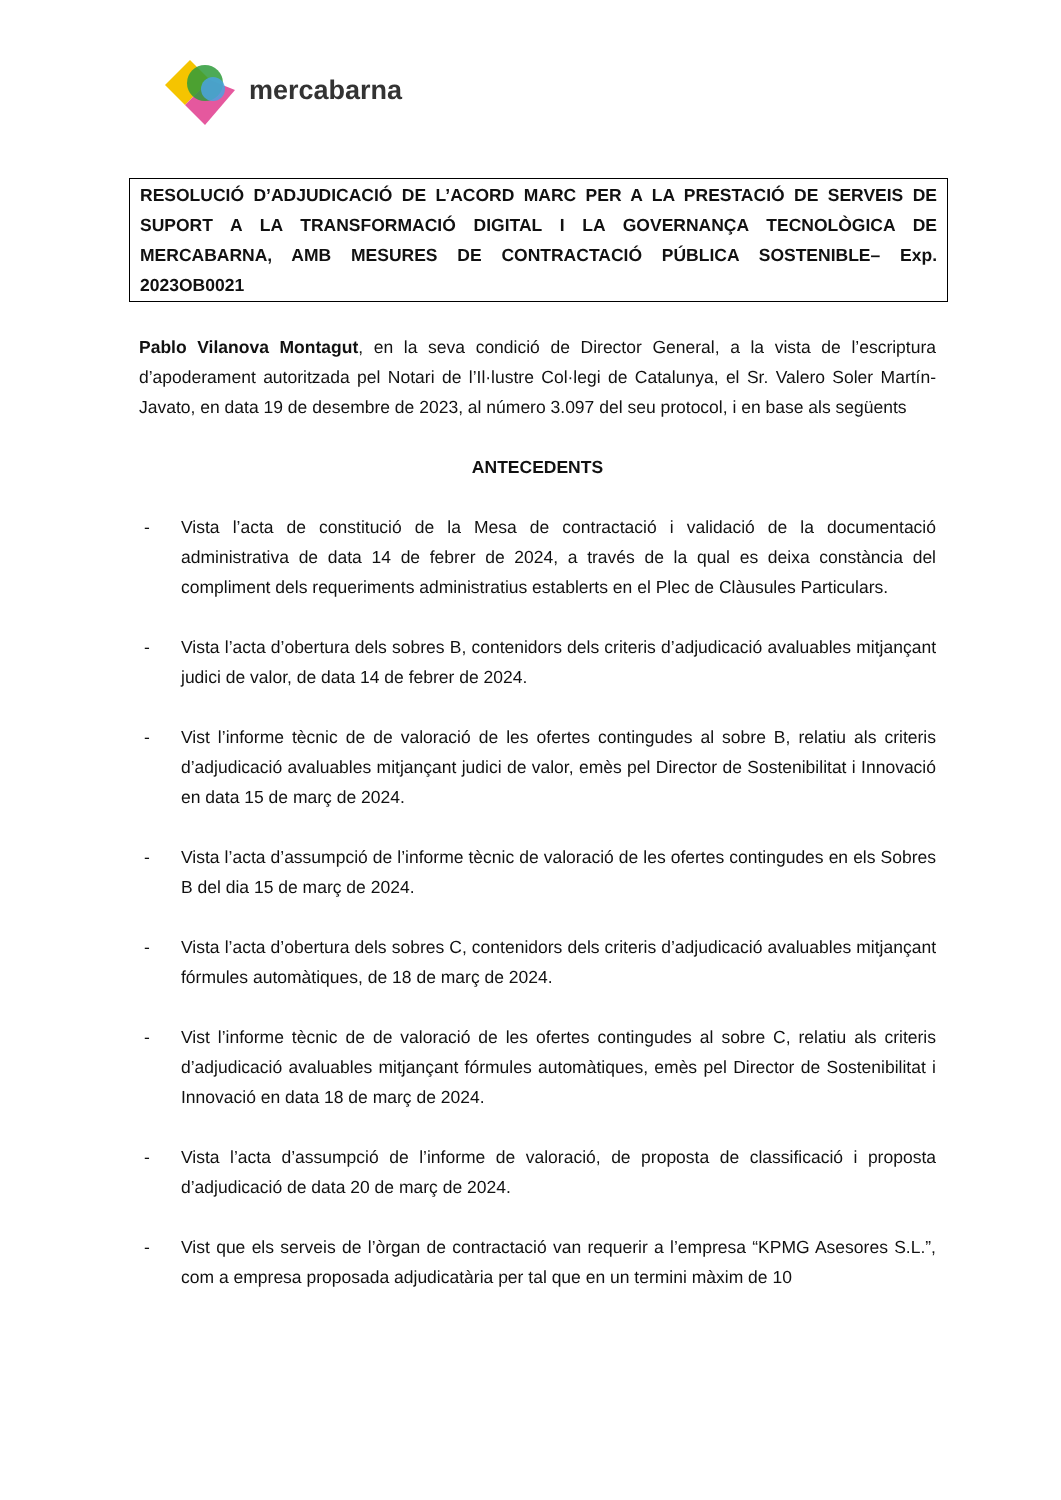mercabarna
RESOLUCIÓ D’ADJUDICACIÓ DE L’ACORD MARC PER A LA PRESTACIÓ DE SERVEIS DE SUPORT A LA TRANSFORMACIÓ DIGITAL I LA GOVERNANÇA TECNOLÒGICA DE MERCABARNA, AMB MESURES DE CONTRACTACIÓ PÚBLICA SOSTENIBLE– Exp. 2023OB0021
Pablo Vilanova Montagut, en la seva condició de Director General, a la vista de l’escriptura d’apoderament autoritzada pel Notari de l’Il·lustre Col·legi de Catalunya, el Sr. Valero Soler Martín-Javato, en data 19 de desembre de 2023, al número 3.097 del seu protocol, i en base als següents
ANTECEDENTS
- Vista l’acta de constitució de la Mesa de contractació i validació de la documentació administrativa de data 14 de febrer de 2024, a través de la qual es deixa constància del compliment dels requeriments administratius establerts en el Plec de Clàusules Particulars.
- Vista l’acta d’obertura dels sobres B, contenidors dels criteris d’adjudicació avaluables mitjançant judici de valor, de data 14 de febrer de 2024.
- Vist l’informe tècnic de de valoració de les ofertes contingudes al sobre B, relatiu als criteris d’adjudicació avaluables mitjançant judici de valor, emès pel Director de Sostenibilitat i Innovació en data 15 de març de 2024.
- Vista l’acta d’assumpció de l’informe tècnic de valoració de les ofertes contingudes en els Sobres B del dia 15 de març de 2024.
- Vista l’acta d’obertura dels sobres C, contenidors dels criteris d’adjudicació avaluables mitjançant fórmules automàtiques, de 18 de març de 2024.
- Vist l’informe tècnic de de valoració de les ofertes contingudes al sobre C, relatiu als criteris d’adjudicació avaluables mitjançant fórmules automàtiques, emès pel Director de Sostenibilitat i Innovació en data 18 de març de 2024.
- Vista l’acta d’assumpció de l’informe de valoració, de proposta de classificació i proposta d’adjudicació de data 20 de març de 2024.
- Vist que els serveis de l’òrgan de contractació van requerir a l’empresa “KPMG Asesores S.L.”, com a empresa proposada adjudicatària per tal que en un termini màxim de 10